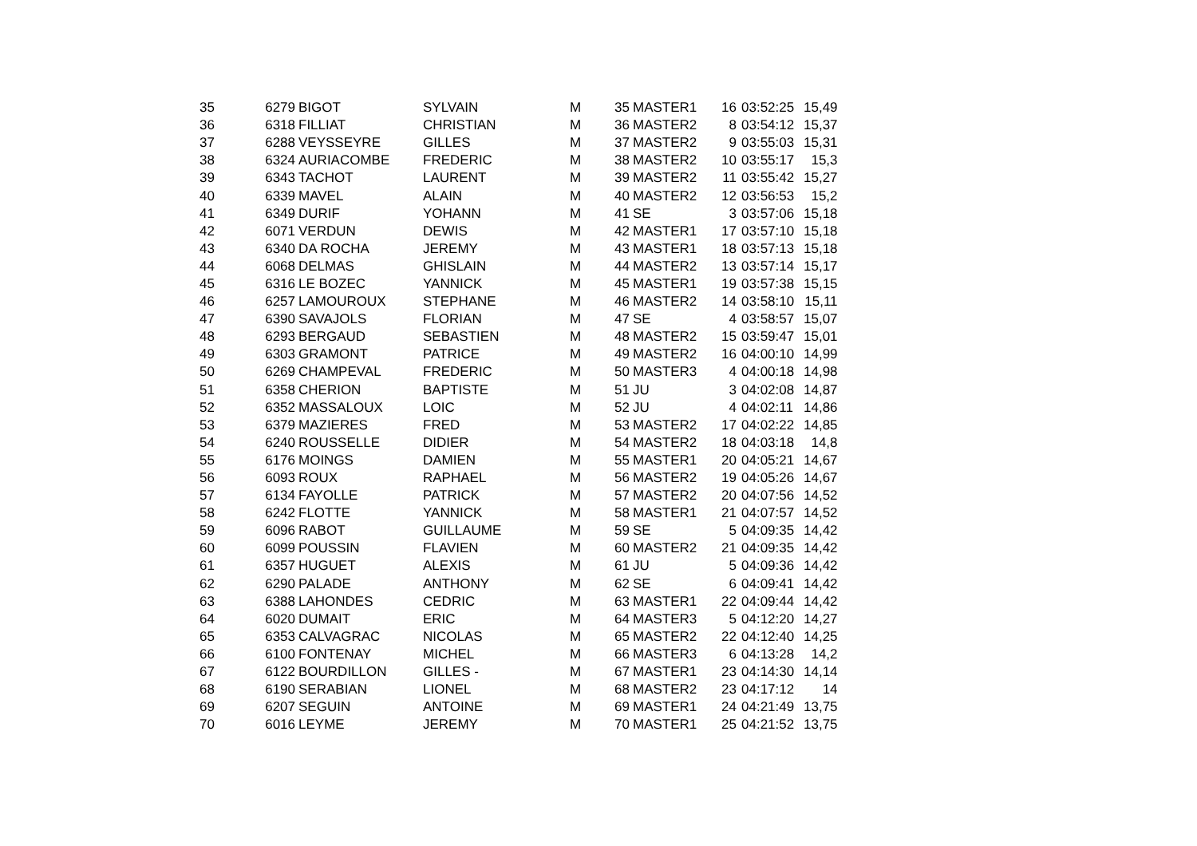| 35 | 6279 | BIGOT | SYLVAIN | M | 35 | MASTER1 | 16 | 03:52:25 | 15,49 |
| 36 | 6318 | FILLIAT | CHRISTIAN | M | 36 | MASTER2 | 8 | 03:54:12 | 15,37 |
| 37 | 6288 | VEYSSEYRE | GILLES | M | 37 | MASTER2 | 9 | 03:55:03 | 15,31 |
| 38 | 6324 | AURIACOMBE | FREDERIC | M | 38 | MASTER2 | 10 | 03:55:17 | 15,3 |
| 39 | 6343 | TACHOT | LAURENT | M | 39 | MASTER2 | 11 | 03:55:42 | 15,27 |
| 40 | 6339 | MAVEL | ALAIN | M | 40 | MASTER2 | 12 | 03:56:53 | 15,2 |
| 41 | 6349 | DURIF | YOHANN | M | 41 | SE | 3 | 03:57:06 | 15,18 |
| 42 | 6071 | VERDUN | DEWIS | M | 42 | MASTER1 | 17 | 03:57:10 | 15,18 |
| 43 | 6340 | DA ROCHA | JEREMY | M | 43 | MASTER1 | 18 | 03:57:13 | 15,18 |
| 44 | 6068 | DELMAS | GHISLAIN | M | 44 | MASTER2 | 13 | 03:57:14 | 15,17 |
| 45 | 6316 | LE BOZEC | YANNICK | M | 45 | MASTER1 | 19 | 03:57:38 | 15,15 |
| 46 | 6257 | LAMOUROUX | STEPHANE | M | 46 | MASTER2 | 14 | 03:58:10 | 15,11 |
| 47 | 6390 | SAVAJOLS | FLORIAN | M | 47 | SE | 4 | 03:58:57 | 15,07 |
| 48 | 6293 | BERGAUD | SEBASTIEN | M | 48 | MASTER2 | 15 | 03:59:47 | 15,01 |
| 49 | 6303 | GRAMONT | PATRICE | M | 49 | MASTER2 | 16 | 04:00:10 | 14,99 |
| 50 | 6269 | CHAMPEVAL | FREDERIC | M | 50 | MASTER3 | 4 | 04:00:18 | 14,98 |
| 51 | 6358 | CHERION | BAPTISTE | M | 51 | JU | 3 | 04:02:08 | 14,87 |
| 52 | 6352 | MASSALOUX | LOIC | M | 52 | JU | 4 | 04:02:11 | 14,86 |
| 53 | 6379 | MAZIERES | FRED | M | 53 | MASTER2 | 17 | 04:02:22 | 14,85 |
| 54 | 6240 | ROUSSELLE | DIDIER | M | 54 | MASTER2 | 18 | 04:03:18 | 14,8 |
| 55 | 6176 | MOINGS | DAMIEN | M | 55 | MASTER1 | 20 | 04:05:21 | 14,67 |
| 56 | 6093 | ROUX | RAPHAEL | M | 56 | MASTER2 | 19 | 04:05:26 | 14,67 |
| 57 | 6134 | FAYOLLE | PATRICK | M | 57 | MASTER2 | 20 | 04:07:56 | 14,52 |
| 58 | 6242 | FLOTTE | YANNICK | M | 58 | MASTER1 | 21 | 04:07:57 | 14,52 |
| 59 | 6096 | RABOT | GUILLAUME | M | 59 | SE | 5 | 04:09:35 | 14,42 |
| 60 | 6099 | POUSSIN | FLAVIEN | M | 60 | MASTER2 | 21 | 04:09:35 | 14,42 |
| 61 | 6357 | HUGUET | ALEXIS | M | 61 | JU | 5 | 04:09:36 | 14,42 |
| 62 | 6290 | PALADE | ANTHONY | M | 62 | SE | 6 | 04:09:41 | 14,42 |
| 63 | 6388 | LAHONDES | CEDRIC | M | 63 | MASTER1 | 22 | 04:09:44 | 14,42 |
| 64 | 6020 | DUMAIT | ERIC | M | 64 | MASTER3 | 5 | 04:12:20 | 14,27 |
| 65 | 6353 | CALVAGRAC | NICOLAS | M | 65 | MASTER2 | 22 | 04:12:40 | 14,25 |
| 66 | 6100 | FONTENAY | MICHEL | M | 66 | MASTER3 | 6 | 04:13:28 | 14,2 |
| 67 | 6122 | BOURDILLON | GILLES - | M | 67 | MASTER1 | 23 | 04:14:30 | 14,14 |
| 68 | 6190 | SERABIAN | LIONEL | M | 68 | MASTER2 | 23 | 04:17:12 | 14 |
| 69 | 6207 | SEGUIN | ANTOINE | M | 69 | MASTER1 | 24 | 04:21:49 | 13,75 |
| 70 | 6016 | LEYME | JEREMY | M | 70 | MASTER1 | 25 | 04:21:52 | 13,75 |